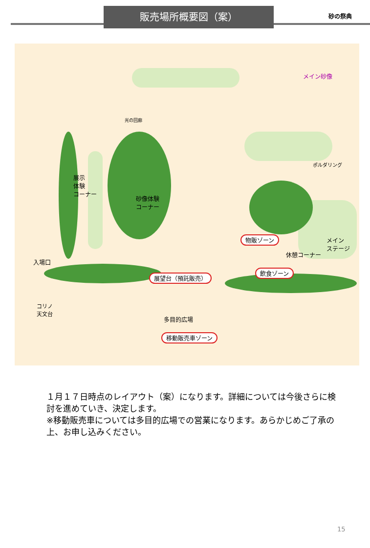販売場所概要図（案）
砂の祭典
メイン砂像
光の回廊
展示
体験
コーナー
砂像体験
コーナー
ポルダリング
物販ゾーン メイン
ステージ
休憩コーナー
入場口
展望台（預託販売）
飲食ゾーン
コリノ
天文台
多目的広場
移動販売車ゾーン
１月１７日時点のレイアウト（案）になります。詳細については今後さらに検討を進めていき、決定します。
※移動販売車については多目的広場での営業になります。あらかじめご了承の上、お申し込みください。
15